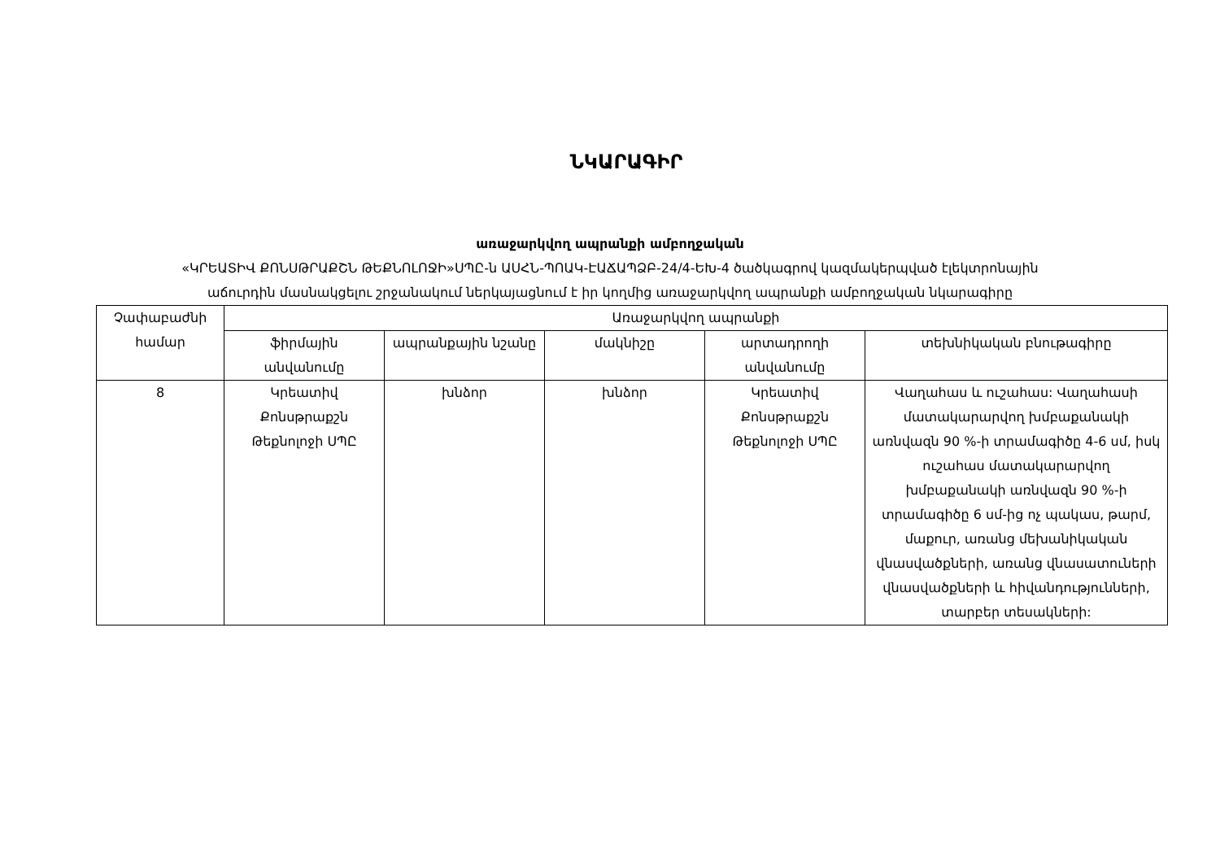ՆԿԱՐԱԳԻՐ
առաջարկվող ապրանքի ամբողջական
«ԿՐԵԱՏԻՎ ՔՈՆՍԹՐԱՔՇՆ ԹԵՔՆՈԼՈՋԻ»ՍՊԸ-ն ԱՍՀՆ-ՊՈԱԿ-ԷԱՃԱՊՁԲ-24/4-ԵԽ-4 ծածկագրով կազմակերպված էլեկտրոնային
աճուրդին մասնակցելու շրջանակում ներկայացնում է իր կողմից առաջարկվող ապրանքի ամբողջական նկարագիրը
| Չափաբաժնի համար | Առաջարկվող ապրանքի | | | | |
| --- | --- | --- | --- | --- | --- |
| | ֆիրմային անվանումը | ապրանքային նշանը | մակնիշը | արտադրողի անվանումը | տեխնիկական բնութագիրը |
| 8 | Կրեատիվ Քոնսթրաքշն Թեքնոլոջի ՍՊԸ | խնձոր | խնձոր | Կրեատիվ Քոնսթրաքշն Թեքնոլոջի ՍՊԸ | Վաղահաս և ուշահաս: Վաղահասի մատակարարվող խմբաքանակի առնվազն 90 %-ի տրամագիծը 4-6 սմ, իսկ ուշահաս մատակարարվող խմբաքանակի առնվազն 90 %-ի տրամագիծը 6 սմ-ից ոչ պակաս, թարմ, մաքուր, առանց մեխանիկական վնասվածքների, առանց վնասատուների վնասվածքների և հիվանդությունների, տարբեր տեսակների: |